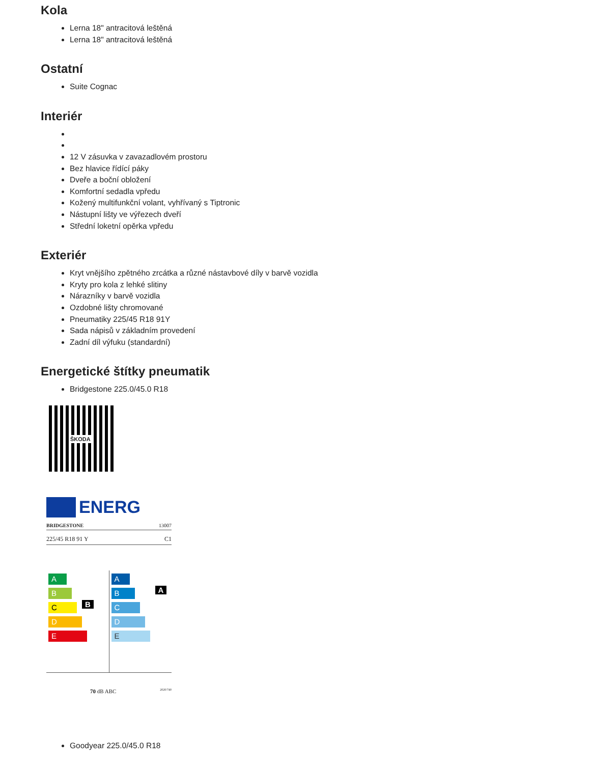Kola
Lerna 18" antracitová leštěná
Lerna 18" antracitová leštěná
Ostatní
Suite Cognac
Interiér
12 V zásuvka v zavazadlovém prostoru
Bez hlavice řídící páky
Dveře a boční obložení
Komfortní sedadla vpředu
Kožený multifunkční volant, vyhřívaný s Tiptronic
Nástupní lišty ve výřezech dveří
Střední loketní opěrka vpředu
Exteriér
Kryt vnějšího zpětného zrcátka a různé nástavbové díly v barvě vozidla
Kryty pro kola z lehké slitiny
Nárazníky v barvě vozidla
Ozdobné lišty chromované
Pneumatiky 225/45 R18 91Y
Sada nápisů v základním provedení
Zadní díl výfuku (standardní)
Energetické štítky pneumatik
Bridgestone 225.0/45.0 R18
ŠKODA
ENERG
BRIDGESTONE 13007
225/45 R18 91 Y C1
A
B B
C
D
E
A A
B
C
D
E
70 dB ABC 2020/740
Goodyear 225.0/45.0 R18